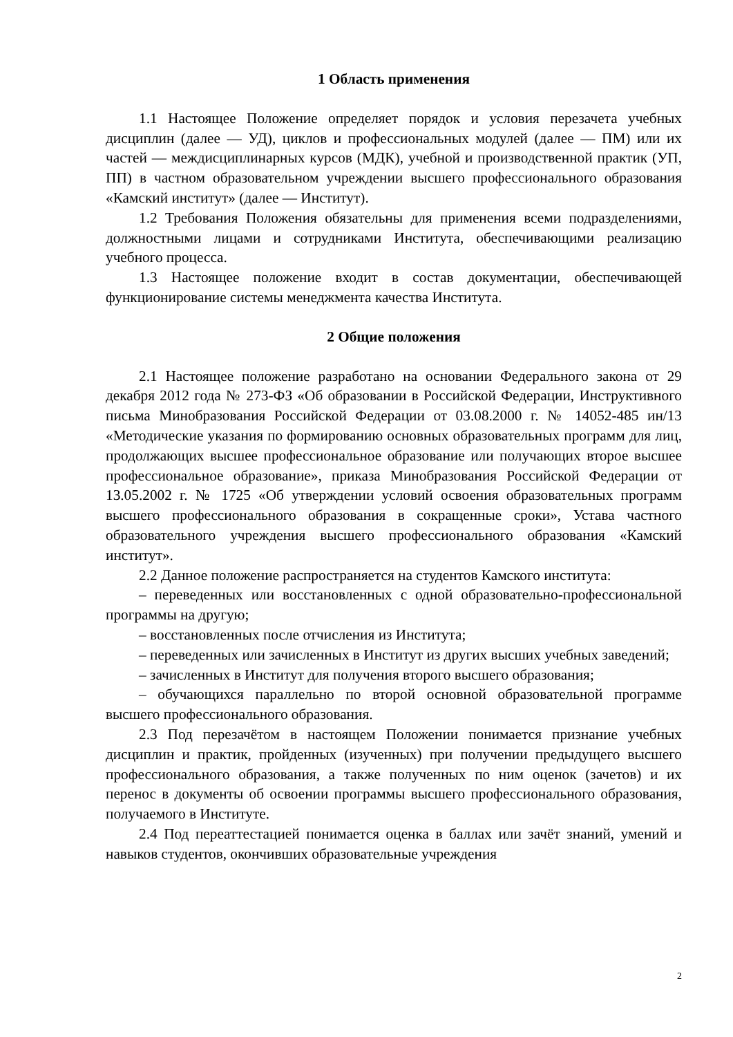1 Область применения
1.1 Настоящее Положение определяет порядок и условия перезачета учебных дисциплин (далее — УД), циклов и профессиональных модулей (далее — ПМ) или их частей — междисциплинарных курсов (МДК), учебной и производственной практик (УП, ПП) в частном образовательном учреждении высшего профессионального образования «Камский институт» (далее — Институт).
1.2 Требования Положения обязательны для применения всеми подразделениями, должностными лицами и сотрудниками Института, обеспечивающими реализацию учебного процесса.
1.3 Настоящее положение входит в состав документации, обеспечивающей функционирование системы менеджмента качества Института.
2 Общие положения
2.1 Настоящее положение разработано на основании Федерального закона от 29 декабря 2012 года № 273-ФЗ «Об образовании в Российской Федерации, Инструктивного письма Минобразования Российской Федерации от 03.08.2000 г. № 14052-485 ин/13 «Методические указания по формированию основных образовательных программ для лиц, продолжающих высшее профессиональное образование или получающих второе высшее профессиональное образование», приказа Минобразования Российской Федерации от 13.05.2002 г. № 1725 «Об утверждении условий освоения образовательных программ высшего профессионального образования в сокращенные сроки», Устава частного образовательного учреждения высшего профессионального образования «Камский институт».
2.2 Данное положение распространяется на студентов Камского института:
– переведенных или восстановленных с одной образовательно-профессиональной программы на другую;
– восстановленных после отчисления из Института;
– переведенных или зачисленных в Институт из других высших учебных заведений;
– зачисленных в Институт для получения второго высшего образования;
– обучающихся параллельно по второй основной образовательной программе высшего профессионального образования.
2.3 Под перезачётом в настоящем Положении понимается признание учебных дисциплин и практик, пройденных (изученных) при получении предыдущего высшего профессионального образования, а также полученных по ним оценок (зачетов) и их перенос в документы об освоении программы высшего профессионального образования, получаемого в Институте.
2.4 Под переаттестацией понимается оценка в баллах или зачёт знаний, умений и навыков студентов, окончивших образовательные учреждения
2